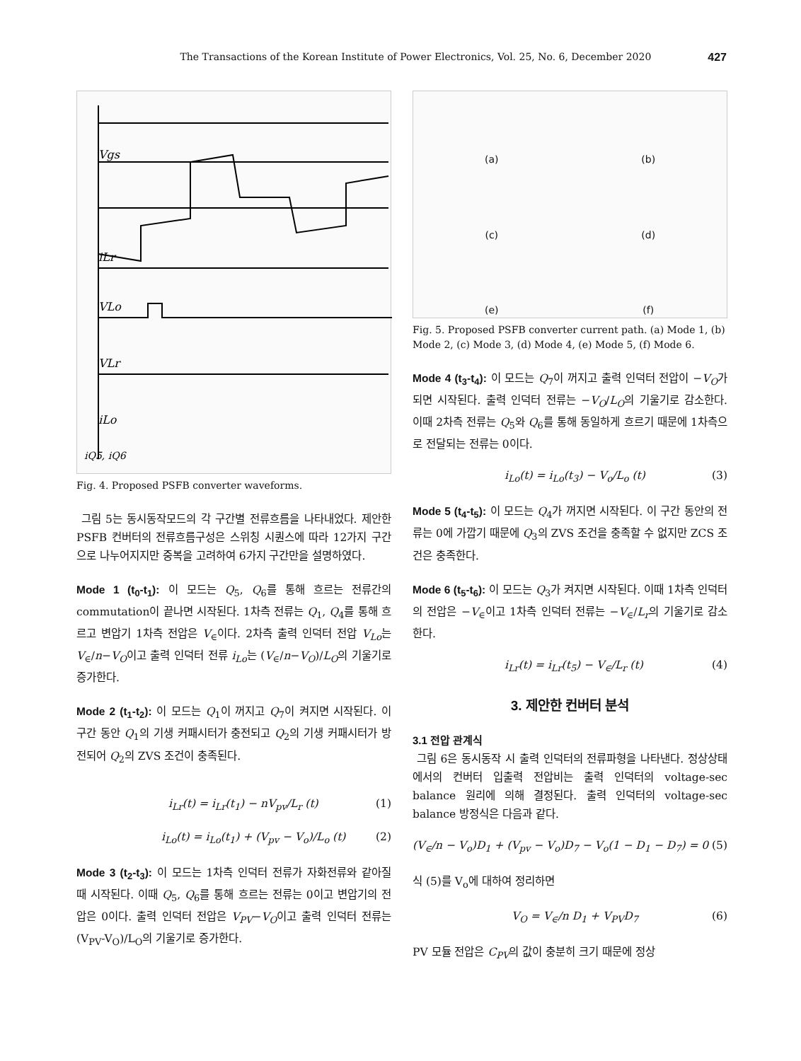The Transactions of the Korean Institute of Power Electronics, Vol. 25, No. 6, December 2020 427
Vgs
iLr
VLo
VLr
iLo
iQ5, iQ6
Fig. 4. Proposed PSFB converter waveforms.
그림 5는 동시동작모드의 각 구간별 전류흐름을 나타내었다. 제안한 PSFB 컨버터의 전류흐름구성은 스위칭 시퀀스에 따라 12가지 구간으로 나누어지지만 중복을 고려하여 6가지 구간만을 설명하였다.
Mode 1 (t<sub>0</sub>-t<sub>1</sub>): 이 모드는 Q<sub>5</sub>, Q<sub>6</sub>를 통해 흐르는 전류간의 commutation이 끝나면 시작된다. 1차측 전류는 Q<sub>1</sub>, Q<sub>4</sub>를 통해 흐르고 변압기 1차측 전압은 V<sub>∈</sub>이다. 2차측 출력 인덕터 전압 V<sub>Lo</sub>는 V<sub>∈</sub>/n−V<sub>O</sub>이고 출력 인덕터 전류 i<sub>Lo</sub>는 (V<sub>∈</sub>/n−V<sub>O</sub>)/L<sub>O</sub>의 기울기로 증가한다.
Mode 2 (t<sub>1</sub>-t<sub>2</sub>): 이 모드는 Q<sub>1</sub>이 꺼지고 Q<sub>7</sub>이 켜지면 시작된다. 이 구간 동안 Q<sub>1</sub>의 기생 커패시터가 충전되고 Q<sub>2</sub>의 기생 커패시터가 방전되어 Q<sub>2</sub>의 ZVS 조건이 충족된다.
i<sub>Lr</sub>(t) = i<sub>Lr</sub>(t<sub>1</sub>) − nV<sub>pv</sub>/L<sub>r</sub> (t) (1)
i<sub>Lo</sub>(t) = i<sub>Lo</sub>(t<sub>1</sub>) + (V<sub>pv</sub> − V<sub>o</sub>)/L<sub>o</sub> (t) (2)
Mode 3 (t<sub>2</sub>-t<sub>3</sub>): 이 모드는 1차측 인덕터 전류가 자화전류와 같아질 때 시작된다. 이때 Q<sub>5</sub>, Q<sub>6</sub>를 통해 흐르는 전류는 0이고 변압기의 전압은 0이다. 출력 인덕터 전압은 V<sub>PV</sub>−V<sub>O</sub>이고 출력 인덕터 전류는 (V<sub>PV</sub>-V<sub>O</sub>)/L<sub>O</sub>의 기울기로 증가한다.
(a)
(b)
(c)
(d)
(e)
(f)
Fig. 5. Proposed PSFB converter current path. (a) Mode 1, (b) Mode 2, (c) Mode 3, (d) Mode 4, (e) Mode 5, (f) Mode 6.
Mode 4 (t<sub>3</sub>-t<sub>4</sub>): 이 모드는 Q<sub>7</sub>이 꺼지고 출력 인덕터 전압이 −V<sub>O</sub>가 되면 시작된다. 출력 인덕터 전류는 −V<sub>O</sub>/L<sub>O</sub>의 기울기로 감소한다. 이때 2차측 전류는 Q<sub>5</sub>와 Q<sub>6</sub>를 통해 동일하게 흐르기 때문에 1차측으로 전달되는 전류는 0이다.
i<sub>Lo</sub>(t) = i<sub>Lo</sub>(t<sub>3</sub>) − V<sub>o</sub>/L<sub>o</sub> (t) (3)
Mode 5 (t<sub>4</sub>-t<sub>5</sub>): 이 모드는 Q<sub>4</sub>가 꺼지면 시작된다. 이 구간 동안의 전류는 0에 가깝기 때문에 Q<sub>3</sub>의 ZVS 조건을 충족할 수 없지만 ZCS 조건은 충족한다.
Mode 6 (t<sub>5</sub>-t<sub>6</sub>): 이 모드는 Q<sub>3</sub>가 켜지면 시작된다. 이때 1차측 인덕터의 전압은 −V<sub>∈</sub>이고 1차측 인덕터 전류는 −V<sub>∈</sub>/L<sub>r</sub>의 기울기로 감소한다.
i<sub>Lr</sub>(t) = i<sub>Lr</sub>(t<sub>5</sub>) − V<sub>∈</sub>/L<sub>r</sub> (t) (4)
3. 제안한 컨버터 분석
3.1 전압 관계식
그림 6은 동시동작 시 출력 인덕터의 전류파형을 나타낸다. 정상상태에서의 컨버터 입출력 전압비는 출력 인덕터의 voltage-sec balance 원리에 의해 결정된다. 출력 인덕터의 voltage-sec balance 방정식은 다음과 같다.
(V<sub>∈</sub>/n − V<sub>o</sub>)D<sub>1</sub> + (V<sub>pv</sub> − V<sub>o</sub>)D<sub>7</sub> − V<sub>o</sub>(1 − D<sub>1</sub> − D<sub>7</sub>) = 0 (5)
식 (5)를 V<sub>o</sub>에 대하여 정리하면
V<sub>O</sub> = V<sub>∈</sub>/n D<sub>1</sub> + V<sub>PV</sub>D<sub>7</sub> (6)
PV 모듈 전압은 C<sub>PV</sub>의 값이 충분히 크기 때문에 정상